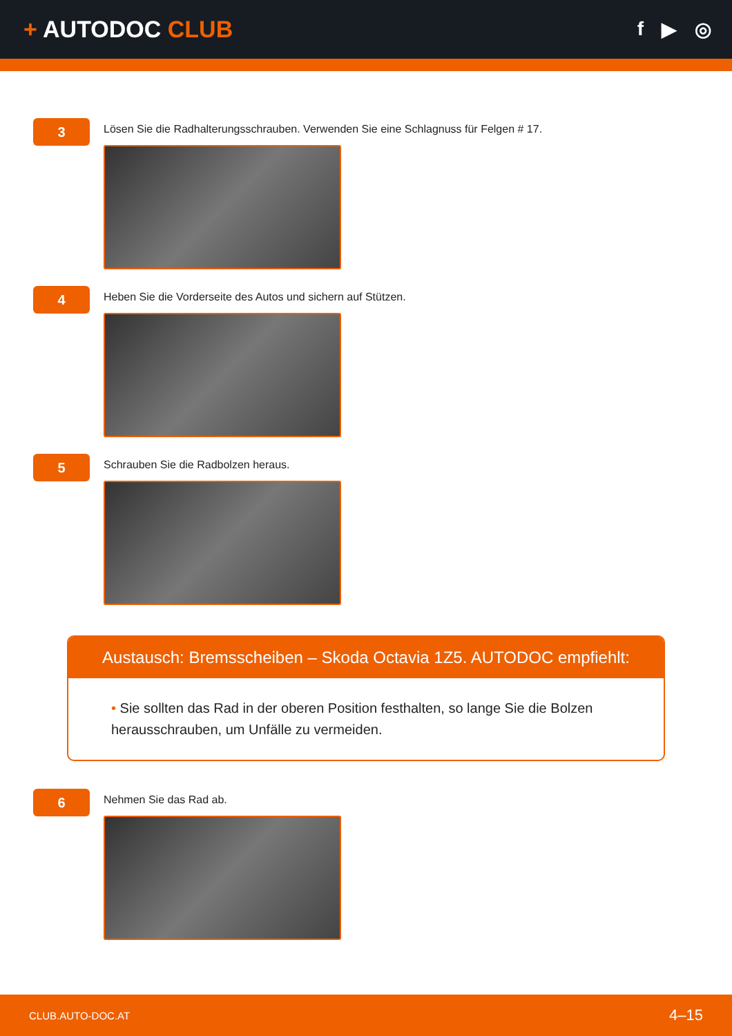+ AUTODOC CLUB
f ▶ ◎
3
Lösen Sie die Radhalterungsschrauben. Verwenden Sie eine Schlagnuss für Felgen # 17.
4
Heben Sie die Vorderseite des Autos und sichern auf Stützen.
5
Schrauben Sie die Radbolzen heraus.
Austausch: Bremsscheiben – Skoda Octavia 1Z5. AUTODOC empfiehlt:
• Sie sollten das Rad in der oberen Position festhalten, so lange Sie die Bolzen herausschrauben, um Unfälle zu vermeiden.
6
Nehmen Sie das Rad ab.
CLUB.AUTO-DOC.AT 4–15